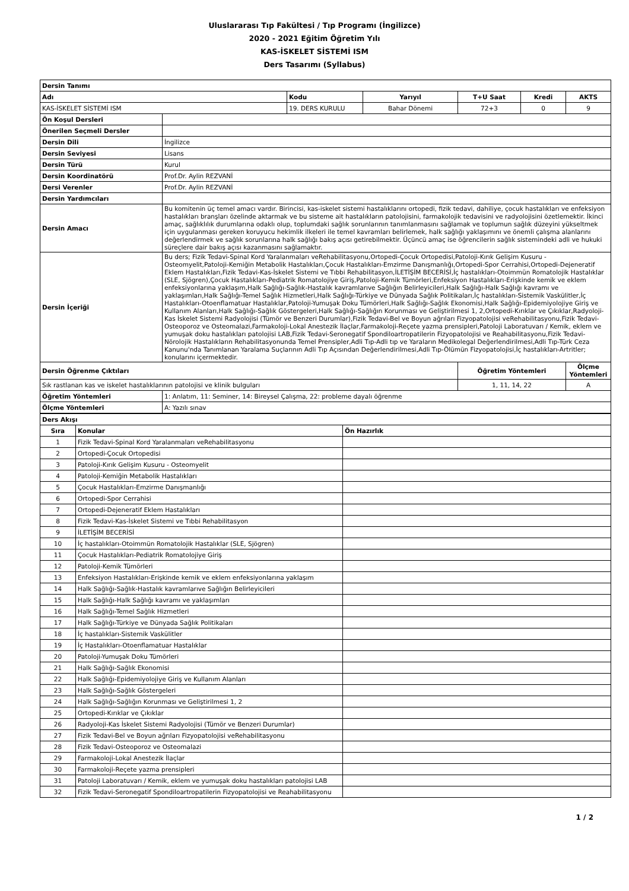Uluslararası Tıp Fakültesi / Tıp Programı (İngilizce)
2020 - 2021 Eğitim Öğretim Yılı
KAS-İSKELET SİSTEMİ ISM
Ders Tasarımı (Syllabus)
| Dersin Tanımı | | | | | | |
| --- | --- | --- | --- | --- | --- | --- |
| Adı | | Kodu | Yarıyıl | T+U Saat | Kredi | AKTS |
| KAS-İSKELET SİSTEMİ ISM | | 19. DERS KURULU | Bahar Dönemi | 72+3 | 0 | 9 |
| Ön Koşul Dersleri | | | | | | |
| Önerilen Seçmeli Dersler | | | | | | |
| Dersin Dili | İngilizce | | | | | |
| Dersin Seviyesi | Lisans | | | | | |
| Dersin Türü | Kurul | | | | | |
| Dersin Koordinatörü | Prof.Dr. Aylin REZVANİ | | | | | |
| Dersi Verenler | Prof.Dr. Aylin REZVANİ | | | | | |
| Dersin Yardımcıları | | | | | | |
| Dersin Amacı | Bu komitenin üç temel amacı vardır. Birincisi, kas-iskelet sistemi hastalıklarını ortopedi, fizik tedavi, dahiliye, çocuk hastalıkları ve enfeksiyon hastalıkları branşları özelinde aktarmak ve bu sisteme ait hastalıkların patolojisini, farmakolojik tedavisini ve radyolojisini özetlemektir. İkinci amaç, sağlıklılık durumlarına odaklı olup, toplumdaki sağlık sorunlarının tanımlanmasını sağlamak ve toplumun sağlık düzeyini yükseltmek için uygulanması gereken koruyucu hekimlik ilkeleri ile temel kavramları belirlemek, halk sağlığı yaklaşımını ve önemli çalışma alanlarını değerlendirmek ve sağlık sorunlarına halk sağlığı bakış açısı getirebilmektir. Üçüncü amaç ise öğrencilerin sağlık sistemindeki adli ve hukuki süreçlere dair bakış açısı kazanmasını sağlamaktır. | | | | | |
| Dersin İçeriği | Bu ders; Fizik Tedavi-Spinal Kord Yaralanmaları veRehabilitasyonu,Ortopedi-Çocuk Ortopedisi,Patoloji-Kırık Gelişim Kusuru - Osteomyelit,Patoloji-Kemiğin Metabolik Hastalıkları,Çocuk Hastalıkları-Emzirme Danışmanlığı,Ortopedi-Spor Cerrahisi,Ortopedi-Dejeneratif Eklem Hastalıkları,Fizik Tedavi-Kas-İskelet Sistemi ve Tıbbi Rehabilitasyon,İLETİŞİM BECERİSİ,İç hastalıkları-Otoimmün Romatolojik Hastalıklar (SLE, Sjögren),Çocuk Hastalıkları-Pediatrik Romatolojiye Giriş,Patoloji-Kemik Tümörleri,Enfeksiyon Hastalıkları-Erişkinde kemik ve eklem enfeksiyonlarına yaklaşım,Halk Sağlığı-Sağlık-Hastalık kavramlarıve Sağlığın Belirleyicileri,Halk Sağlığı-Halk Sağlığı kavramı ve yaklaşımları,Halk Sağlığı-Temel Sağlık Hizmetleri,Halk Sağlığı-Türkiye ve Dünyada Sağlık Politikaları,İç hastalıkları-Sistemik Vaskülitler,İç Hastalıkları-Otoenflamatuar Hastalıklar,Patoloji-Yumuşak Doku Tümörleri,Halk Sağlığı-Sağlık Ekonomisi,Halk Sağlığı-Epidemiyolojiye Giriş ve Kullanım Alanları,Halk Sağlığı-Sağlık Göstergeleri,Halk Sağlığı-Sağlığın Korunması ve Geliştirilmesi 1, 2,Ortopedi-Kırıklar ve Çıkıklar,Radyoloji-Kas İskelet Sistemi Radyolojisi (Tümör ve Benzeri Durumlar),Fizik Tedavi-Bel ve Boyun ağrıları Fizyopatolojisi veRehabilitasyonu,Fizik Tedavi-Osteoporoz ve Osteomalazi,Farmakoloji-Lokal Anestezik İlaçlar,Farmakoloji-Reçete yazma prensipleri,Patoloji Laboratuvarı / Kemik, eklem ve yumuşak doku hastalıkları patolojisi LAB,Fizik Tedavi-Seronegatif Spondiloartropatilerin Fizyopatolojisi ve Reahabilitasyonu,Fizik Tedavi-Nörolojik Hastalıkların Rehabilitasyonunda Temel Prensipler,Adli Tıp-Adli tıp ve Yaraların Medikolegal Değerlendirilmesi,Adli Tıp-Türk Ceza Kanunu'nda Tanımlanan Yaralama Suçlarının Adli Tıp Açısından Değerlendirilmesi,Adli Tıp-Ölümün Fizyopatolojisi,İç hastalıkları-Artritler; konularını içermektedir. | | | | | |
| Dersin Öğrenme Çıktıları | | | | Öğretim Yöntemleri | | Ölçme Yöntemleri |
| Sık rastlanan kas ve iskelet hastalıklarının patolojisi ve klinik bulguları | | | | 1, 11, 14, 22 | | A |
| Öğretim Yöntemleri | 1: Anlatım, 11: Seminer, 14: Bireysel Çalışma, 22: probleme dayalı öğrenme | | | | | |
| Ölçme Yöntemleri | A: Yazılı sınav | | | | | |
| Ders Akışı | | |
| --- | --- | --- |
| Sıra | Konular | Ön Hazırlık |
| 1 | Fizik Tedavi-Spinal Kord Yaralanmaları veRehabilitasyonu | |
| 2 | Ortopedi-Çocuk Ortopedisi | |
| 3 | Patoloji-Kırık Gelişim Kusuru - Osteomyelit | |
| 4 | Patoloji-Kemiğin Metabolik Hastalıkları | |
| 5 | Çocuk Hastalıkları-Emzirme Danışmanlığı | |
| 6 | Ortopedi-Spor Cerrahisi | |
| 7 | Ortopedi-Dejeneratif Eklem Hastalıkları | |
| 8 | Fizik Tedavi-Kas-İskelet Sistemi ve Tıbbi Rehabilitasyon | |
| 9 | İLETİŞİM BECERİSİ | |
| 10 | İç hastalıkları-Otoimmün Romatolojik Hastalıklar (SLE, Sjögren) | |
| 11 | Çocuk Hastalıkları-Pediatrik Romatolojiye Giriş | |
| 12 | Patoloji-Kemik Tümörleri | |
| 13 | Enfeksiyon Hastalıkları-Erişkinde kemik ve eklem enfeksiyonlarına yaklaşım | |
| 14 | Halk Sağlığı-Sağlık-Hastalık kavramlarıve Sağlığın Belirleyicileri | |
| 15 | Halk Sağlığı-Halk Sağlığı kavramı ve yaklaşımları | |
| 16 | Halk Sağlığı-Temel Sağlık Hizmetleri | |
| 17 | Halk Sağlığı-Türkiye ve Dünyada Sağlık Politikaları | |
| 18 | İç hastalıkları-Sistemik Vaskülitler | |
| 19 | İç Hastalıkları-Otoenflamatuar Hastalıklar | |
| 20 | Patoloji-Yumuşak Doku Tümörleri | |
| 21 | Halk Sağlığı-Sağlık Ekonomisi | |
| 22 | Halk Sağlığı-Epidemiyolojiye Giriş ve Kullanım Alanları | |
| 23 | Halk Sağlığı-Sağlık Göstergeleri | |
| 24 | Halk Sağlığı-Sağlığın Korunması ve Geliştirilmesi 1, 2 | |
| 25 | Ortopedi-Kırıklar ve Çıkıklar | |
| 26 | Radyoloji-Kas İskelet Sistemi Radyolojisi (Tümör ve Benzeri Durumlar) | |
| 27 | Fizik Tedavi-Bel ve Boyun ağrıları Fizyopatolojisi veRehabilitasyonu | |
| 28 | Fizik Tedavi-Osteoporoz ve Osteomalazi | |
| 29 | Farmakoloji-Lokal Anestezik İlaçlar | |
| 30 | Farmakoloji-Reçete yazma prensipleri | |
| 31 | Patoloji Laboratuvarı / Kemik, eklem ve yumuşak doku hastalıkları patolojisi LAB | |
| 32 | Fizik Tedavi-Seronegatif Spondiloartropatilerin Fizyopatolojisi ve Reahabilitasyonu | |
1 / 2